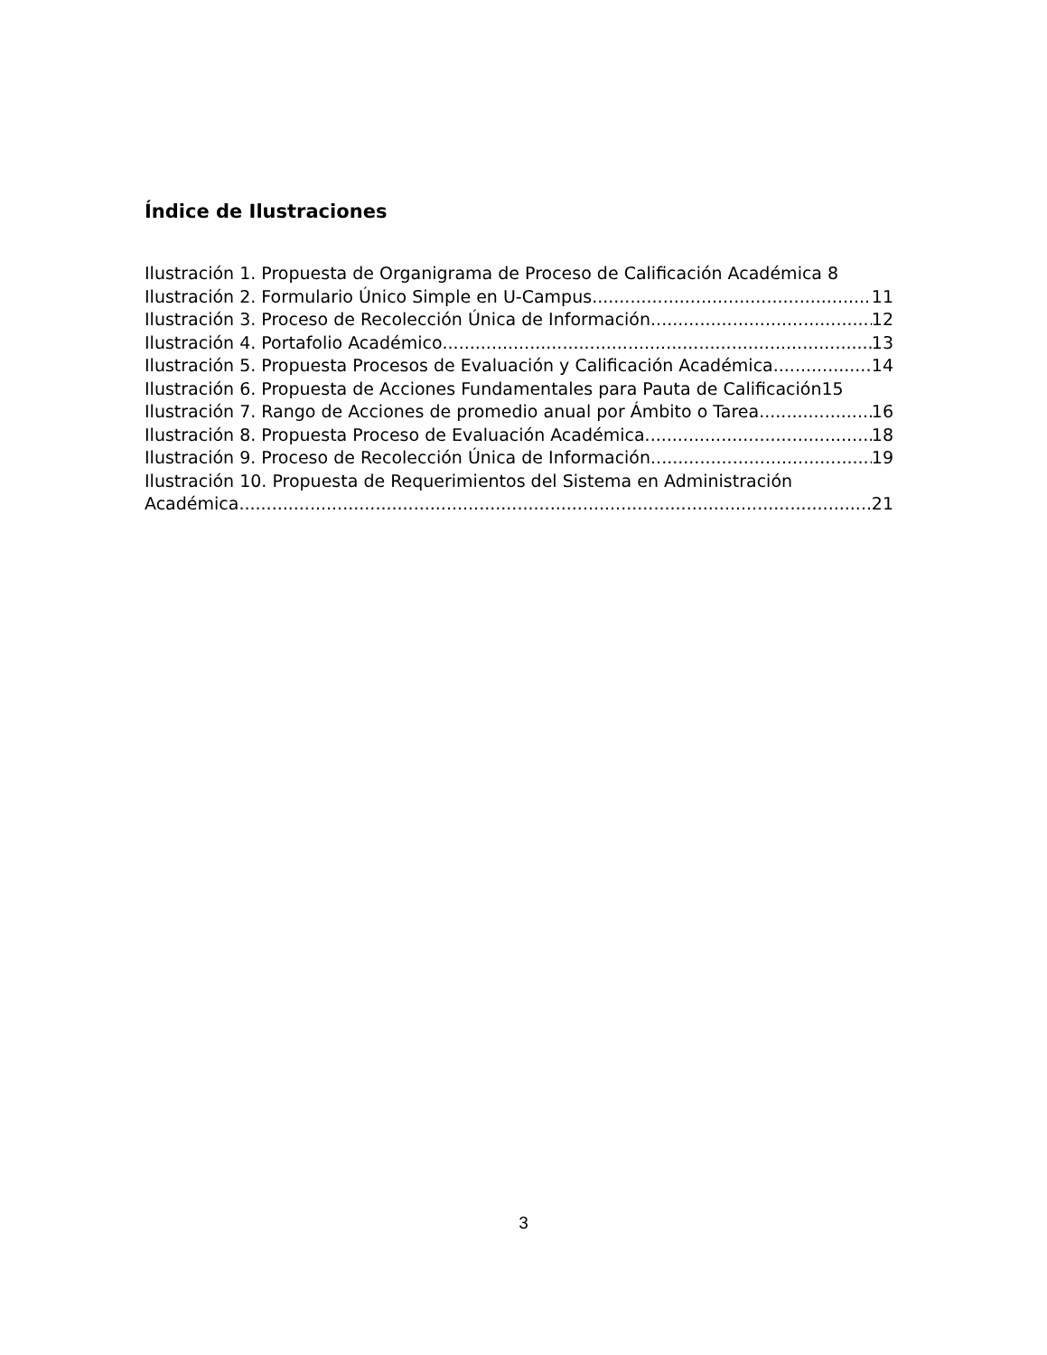Índice de Ilustraciones
Ilustración 1. Propuesta de Organigrama de Proceso de Calificación Académica 8
Ilustración 2. Formulario Único Simple en U-Campus 11
Ilustración 3. Proceso de Recolección Única de Información 12
Ilustración 4. Portafolio Académico 13
Ilustración 5. Propuesta Procesos de Evaluación y Calificación Académica 14
Ilustración 6. Propuesta de Acciones Fundamentales para Pauta de Calificación 15
Ilustración 7. Rango de Acciones de promedio anual por Ámbito o Tarea 16
Ilustración 8. Propuesta Proceso de Evaluación Académica 18
Ilustración 9. Proceso de Recolección Única de Información 19
Ilustración 10. Propuesta de Requerimientos del Sistema en Administración
Académica 21
3